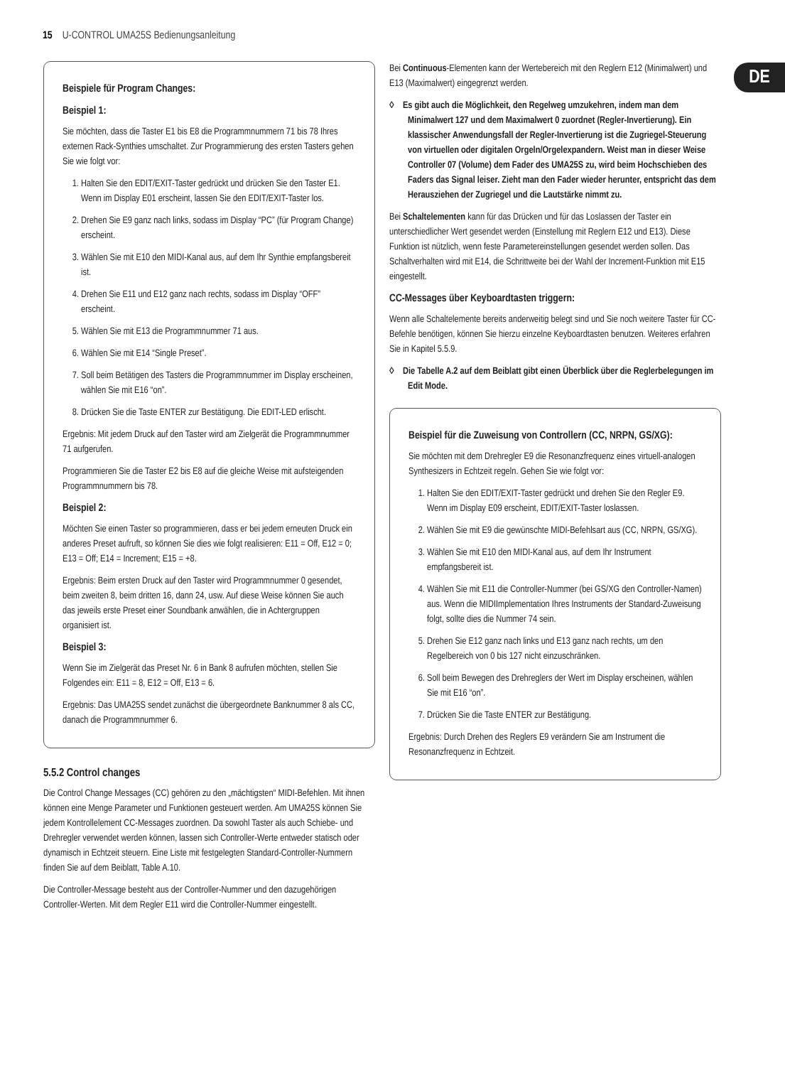15 U-CONTROL UMA25S Bedienungsanleitung
DE
Beispiele für Program Changes:
Beispiel 1:
Sie möchten, dass die Taster E1 bis E8 die Programmnummern 71 bis 78 Ihres externen Rack-Synthies umschaltet. Zur Programmierung des ersten Tasters gehen Sie wie folgt vor:
1. Halten Sie den EDIT/EXIT-Taster gedrückt und drücken Sie den Taster E1. Wenn im Display E01 erscheint, lassen Sie den EDIT/EXIT-Taster los.
2. Drehen Sie E9 ganz nach links, sodass im Display “PC” (für Program Change) erscheint.
3. Wählen Sie mit E10 den MIDI-Kanal aus, auf dem Ihr Synthie empfangsbereit ist.
4. Drehen Sie E11 und E12 ganz nach rechts, sodass im Display “OFF” erscheint.
5. Wählen Sie mit E13 die Programmnummer 71 aus.
6. Wählen Sie mit E14 “Single Preset”.
7. Soll beim Betätigen des Tasters die Programmnummer im Display erscheinen, wählen Sie mit E16 “on”.
8. Drücken Sie die Taste ENTER zur Bestätigung. Die EDIT-LED erlischt.
Ergebnis: Mit jedem Druck auf den Taster wird am Zielgerät die Programmnummer 71 aufgerufen.
Programmieren Sie die Taster E2 bis E8 auf die gleiche Weise mit aufsteigenden Programmnummern bis 78.
Beispiel 2:
Möchten Sie einen Taster so programmieren, dass er bei jedem erneuten Druck ein anderes Preset aufruft, so können Sie dies wie folgt realisieren: E11 = Off, E12 = 0; E13 = Off; E14 = Increment; E15 = +8.
Ergebnis: Beim ersten Druck auf den Taster wird Programmnummer 0 gesendet, beim zweiten 8, beim dritten 16, dann 24, usw. Auf diese Weise können Sie auch das jeweils erste Preset einer Soundbank anwählen, die in Achtergruppen organisiert ist.
Beispiel 3:
Wenn Sie im Zielgerät das Preset Nr. 6 in Bank 8 aufrufen möchten, stellen Sie Folgendes ein: E11 = 8, E12 = Off, E13 = 6.
Ergebnis: Das UMA25S sendet zunächst die übergeordnete Banknummer 8 als CC, danach die Programmnummer 6.
5.5.2 Control changes
Die Control Change Messages (CC) gehören zu den „mächtigsten“ MIDI-Befehlen. Mit ihnen können eine Menge Parameter und Funktionen gesteuert werden. Am UMA25S können Sie jedem Kontrollelement CC-Messages zuordnen. Da sowohl Taster als auch Schiebe- und Drehregler verwendet werden können, lassen sich Controller-Werte entweder statisch oder dynamisch in Echtzeit steuern. Eine Liste mit festgelegten Standard-Controller-Nummern finden Sie auf dem Beiblatt, Table A.10.
Die Controller-Message besteht aus der Controller-Nummer und den dazugehörigen Controller-Werten. Mit dem Regler E11 wird die Controller-Nummer eingestellt.
Bei Continuous-Elementen kann der Wertebereich mit den Reglern E12 (Minimalwert) und E13 (Maximalwert) eingegrenzt werden.
◊ Es gibt auch die Möglichkeit, den Regelweg umzukehren, indem man dem Minimalwert 127 und dem Maximalwert 0 zuordnet (Regler-Invertierung). Ein klassischer Anwendungsfall der Regler-Invertierung ist die Zugriegel-Steuerung von virtuellen oder digitalen Orgeln/Orgelexpandern. Weist man in dieser Weise Controller 07 (Volume) dem Fader des UMA25S zu, wird beim Hochschieben des Faders das Signal leiser. Zieht man den Fader wieder herunter, entspricht das dem Herausziehen der Zugriegel und die Lautstärke nimmt zu.
Bei Schaltelementen kann für das Drücken und für das Loslassen der Taster ein unterschiedlicher Wert gesendet werden (Einstellung mit Reglern E12 und E13). Diese Funktion ist nützlich, wenn feste Parametereinstellungen gesendet werden sollen. Das Schaltverhalten wird mit E14, die Schrittweite bei der Wahl der Increment-Funktion mit E15 eingestellt.
CC-Messages über Keyboardtasten triggern:
Wenn alle Schaltelemente bereits anderweitig belegt sind und Sie noch weitere Taster für CC-Befehle benötigen, können Sie hierzu einzelne Keyboardtasten benutzen. Weiteres erfahren Sie in Kapitel 5.5.9.
◊ Die Tabelle A.2 auf dem Beiblatt gibt einen Überblick über die Reglerbelegungen im Edit Mode.
Beispiel für die Zuweisung von Controllern (CC, NRPN, GS/XG):
Sie möchten mit dem Drehregler E9 die Resonanzfrequenz eines virtuell-analogen Synthesizers in Echtzeit regeln. Gehen Sie wie folgt vor:
1. Halten Sie den EDIT/EXIT-Taster gedrückt und drehen Sie den Regler E9. Wenn im Display E09 erscheint, EDIT/EXIT-Taster loslassen.
2. Wählen Sie mit E9 die gewünschte MIDI-Befehlsart aus (CC, NRPN, GS/XG).
3. Wählen Sie mit E10 den MIDI-Kanal aus, auf dem Ihr Instrument empfangsbereit ist.
4. Wählen Sie mit E11 die Controller-Nummer (bei GS/XG den Controller-Namen) aus. Wenn die MIDIImplementation Ihres Instruments der Standard-Zuweisung folgt, sollte dies die Nummer 74 sein.
5. Drehen Sie E12 ganz nach links und E13 ganz nach rechts, um den Regelbereich von 0 bis 127 nicht einzuschränken.
6. Soll beim Bewegen des Drehreglers der Wert im Display erscheinen, wählen Sie mit E16 “on”.
7. Drücken Sie die Taste ENTER zur Bestätigung.
Ergebnis: Durch Drehen des Reglers E9 verändern Sie am Instrument die Resonanzfrequenz in Echtzeit.